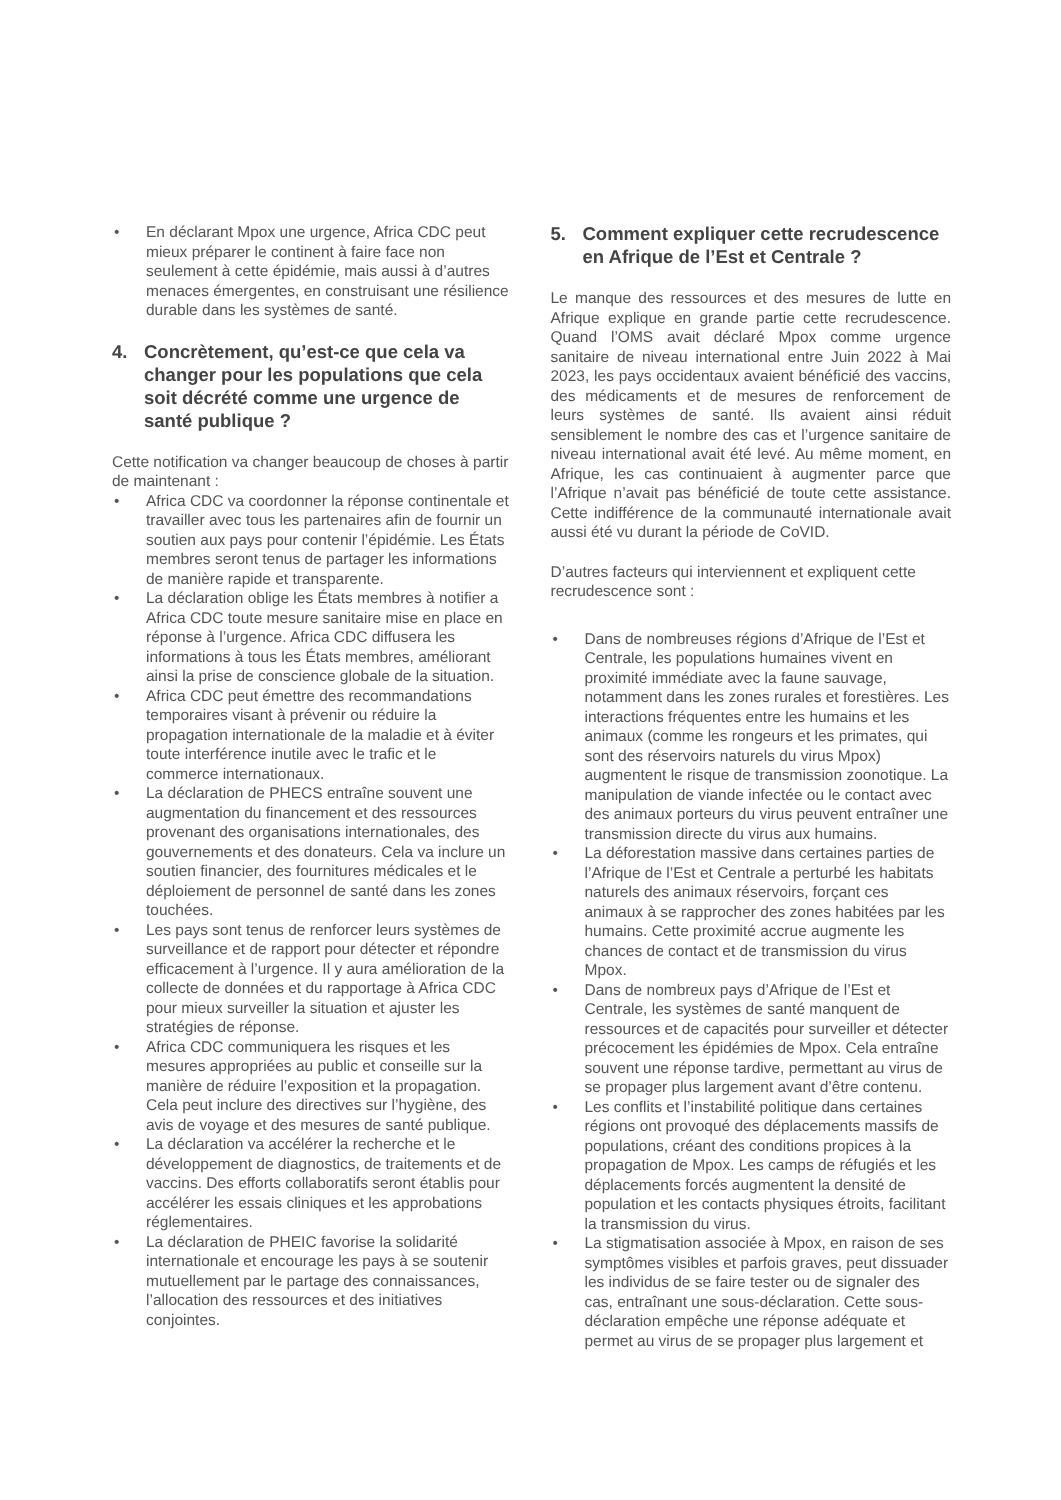• En déclarant Mpox une urgence, Africa CDC peut mieux préparer le continent à faire face non seulement à cette épidémie, mais aussi à d’autres menaces émergentes, en construisant une résilience durable dans les systèmes de santé.
4. Concrètement, qu’est-ce que cela va changer pour les populations que cela soit décrété comme une urgence de santé publique ?
Cette notification va changer beaucoup de choses à partir de maintenant :
• Africa CDC va coordonner la réponse continentale et travailler avec tous les partenaires afin de fournir un soutien aux pays pour contenir l’épidémie. Les États membres seront tenus de partager les informations de manière rapide et transparente.
• La déclaration oblige les États membres à notifier a Africa CDC toute mesure sanitaire mise en place en réponse à l’urgence. Africa CDC diffusera les informations à tous les États membres, améliorant ainsi la prise de conscience globale de la situation.
• Africa CDC peut émettre des recommandations temporaires visant à prévenir ou réduire la propagation internationale de la maladie et à éviter toute interférence inutile avec le trafic et le commerce internationaux.
• La déclaration de PHECS entraîne souvent une augmentation du financement et des ressources provenant des organisations internationales, des gouvernements et des donateurs. Cela va inclure un soutien financier, des fournitures médicales et le déploiement de personnel de santé dans les zones touchées.
• Les pays sont tenus de renforcer leurs systèmes de surveillance et de rapport pour détecter et répondre efficacement à l’urgence. Il y aura amélioration de la collecte de données et du rapportage à Africa CDC pour mieux surveiller la situation et ajuster les stratégies de réponse.
• Africa CDC communiquera les risques et les mesures appropriées au public et conseille sur la manière de réduire l’exposition et la propagation. Cela peut inclure des directives sur l’hygiène, des avis de voyage et des mesures de santé publique.
• La déclaration va accélérer la recherche et le développement de diagnostics, de traitements et de vaccins. Des efforts collaboratifs seront établis pour accélérer les essais cliniques et les approbations réglementaires.
• La déclaration de PHEIC favorise la solidarité internationale et encourage les pays à se soutenir mutuellement par le partage des connaissances, l’allocation des ressources et des initiatives conjointes.
5. Comment expliquer cette recrudescence en Afrique de l’Est et Centrale ?
Le manque des ressources et des mesures de lutte en Afrique explique en grande partie cette recrudescence. Quand l’OMS avait déclaré Mpox comme urgence sanitaire de niveau international entre Juin 2022 à Mai 2023, les pays occidentaux avaient bénéficié des vaccins, des médicaments et de mesures de renforcement de leurs systèmes de santé. Ils avaient ainsi réduit sensiblement le nombre des cas et l’urgence sanitaire de niveau international avait été levé. Au même moment, en Afrique, les cas continuaient à augmenter parce que l’Afrique n’avait pas bénéficié de toute cette assistance. Cette indifférence de la communauté internationale avait aussi été vu durant la période de CoVID.
D’autres facteurs qui interviennent et expliquent cette recrudescence sont :
• Dans de nombreuses régions d’Afrique de l’Est et Centrale, les populations humaines vivent en proximité immédiate avec la faune sauvage, notamment dans les zones rurales et forestières. Les interactions fréquentes entre les humains et les animaux (comme les rongeurs et les primates, qui sont des réservoirs naturels du virus Mpox) augmentent le risque de transmission zoonotique. La manipulation de viande infectée ou le contact avec des animaux porteurs du virus peuvent entraîner une transmission directe du virus aux humains.
• La déforestation massive dans certaines parties de l’Afrique de l’Est et Centrale a perturbé les habitats naturels des animaux réservoirs, forçant ces animaux à se rapprocher des zones habitées par les humains. Cette proximité accrue augmente les chances de contact et de transmission du virus Mpox.
• Dans de nombreux pays d’Afrique de l’Est et Centrale, les systèmes de santé manquent de ressources et de capacités pour surveiller et détecter précocement les épidémies de Mpox. Cela entraîne souvent une réponse tardive, permettant au virus de se propager plus largement avant d’être contenu.
• Les conflits et l’instabilité politique dans certaines régions ont provoqué des déplacements massifs de populations, créant des conditions propices à la propagation de Mpox. Les camps de réfugiés et les déplacements forcés augmentent la densité de population et les contacts physiques étroits, facilitant la transmission du virus.
• La stigmatisation associée à Mpox, en raison de ses symptômes visibles et parfois graves, peut dissuader les individus de se faire tester ou de signaler des cas, entraînant une sous-déclaration. Cette sous-déclaration empêche une réponse adéquate et permet au virus de se propager plus largement et